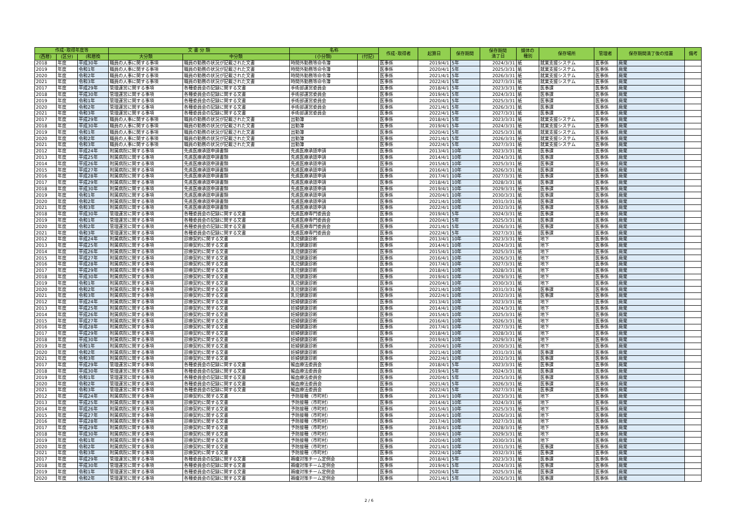| 作成･取得年度等 | | | 文 書 分 類 | | 名称 | | 作成･取得者 | 起算日 | 保存期間 | 保存期間 満了日 | 媒体の 種別 | 保存場所 | 管理者 | 保存期間満了後の措置 | 備考 |
| --- | --- | --- | --- | --- | --- | --- | --- | --- | --- | --- | --- | --- | --- | --- | --- |
| (西暦) | (区分) | (和暦換 | 大分類 | 中分類 | (小分類) | (付記) | | | | | | | | | |
| 2018 | 年度 | 平成30年 | 職員の人事に関する事項 | 職員の勤務の状況が記載された文書 | 時間外勤務等命令簿 | | 医事係 | 2019/4/1 | 5年 | 2024/3/31 | 紙 | 就業支援システム | 医事係 | 廃棄 | |
| 2019 | 年度 | 令和1年 | 職員の人事に関する事項 | 職員の勤務の状況が記載された文書 | 時間外勤務等命令簿 | | 医事係 | 2020/4/1 | 5年 | 2025/3/31 | 紙 | 就業支援システム | 医事係 | 廃棄 | |
| 2020 | 年度 | 令和2年 | 職員の人事に関する事項 | 職員の勤務の状況が記載された文書 | 時間外勤務等命令簿 | | 医事係 | 2021/4/1 | 5年 | 2026/3/31 | 紙 | 就業支援システム | 医事係 | 廃棄 | |
| 2021 | 年度 | 令和3年 | 職員の人事に関する事項 | 職員の勤務の状況が記載された文書 | 時間外勤務等命令簿 | | 医事係 | 2022/4/1 | 5年 | 2027/3/31 | 紙 | 就業支援システム | 医事係 | 廃棄 | |
| 2017 | 年度 | 平成29年 | 管理運営に関する事項 | 各種委員会の記録に関する文書 | 手術部運営委員会 | | 医事係 | 2018/4/1 | 5年 | 2023/3/31 | 紙 | 医事課 | 医事係 | 廃棄 | |
| 2018 | 年度 | 平成30年 | 管理運営に関する事項 | 各種委員会の記録に関する文書 | 手術部運営委員会 | | 医事係 | 2019/4/1 | 5年 | 2024/3/31 | 紙 | 医事課 | 医事係 | 廃棄 | |
| 2019 | 年度 | 令和1年 | 管理運営に関する事項 | 各種委員会の記録に関する文書 | 手術部運営委員会 | | 医事係 | 2020/4/1 | 5年 | 2025/3/31 | 紙 | 医事課 | 医事係 | 廃棄 | |
| 2020 | 年度 | 令和2年 | 管理運営に関する事項 | 各種委員会の記録に関する文書 | 手術部運営委員会 | | 医事係 | 2021/4/1 | 5年 | 2026/3/31 | 紙 | 医事課 | 医事係 | 廃棄 | |
| 2021 | 年度 | 令和3年 | 管理運営に関する事項 | 各種委員会の記録に関する文書 | 手術部運営委員会 | | 医事係 | 2022/4/1 | 5年 | 2027/3/31 | 紙 | 医事課 | 医事係 | 廃棄 | |
| 2017 | 年度 | 平成29年 | 職員の人事に関する事項 | 職員の勤務の状況が記載された文書 | 出勤簿 | | 医事係 | 2018/4/1 | 5年 | 2023/3/31 | 紙 | 就業支援システム | 医事係 | 廃棄 | |
| 2018 | 年度 | 平成30年 | 職員の人事に関する事項 | 職員の勤務の状況が記載された文書 | 出勤簿 | | 医事係 | 2019/4/1 | 5年 | 2024/3/31 | 紙 | 就業支援システム | 医事係 | 廃棄 | |
| 2019 | 年度 | 令和1年 | 職員の人事に関する事項 | 職員の勤務の状況が記載された文書 | 出勤簿 | | 医事係 | 2020/4/1 | 5年 | 2025/3/31 | 紙 | 就業支援システム | 医事係 | 廃棄 | |
| 2020 | 年度 | 令和2年 | 職員の人事に関する事項 | 職員の勤務の状況が記載された文書 | 出勤簿 | | 医事係 | 2021/4/1 | 5年 | 2026/3/31 | 紙 | 就業支援システム | 医事係 | 廃棄 | |
| 2021 | 年度 | 令和3年 | 職員の人事に関する事項 | 職員の勤務の状況が記載された文書 | 出勤簿 | | 医事係 | 2022/4/1 | 5年 | 2027/3/31 | 紙 | 就業支援システム | 医事係 | 廃棄 | |
| 2012 | 年度 | 平成24年 | 附属病院に関する事項 | 先進医療承認申請書類 | 先進医療承認申請 | | 医事係 | 2013/4/1 | 10年 | 2023/3/31 | 紙 | 医事課 | 医事係 | 廃棄 | |
| 2013 | 年度 | 平成25年 | 附属病院に関する事項 | 先進医療承認申請書類 | 先進医療承認申請 | | 医事係 | 2014/4/1 | 10年 | 2024/3/31 | 紙 | 医事課 | 医事係 | 廃棄 | |
| 2014 | 年度 | 平成26年 | 附属病院に関する事項 | 先進医療承認申請書類 | 先進医療承認申請 | | 医事係 | 2015/4/1 | 10年 | 2025/3/31 | 紙 | 医事課 | 医事係 | 廃棄 | |
| 2015 | 年度 | 平成27年 | 附属病院に関する事項 | 先進医療承認申請書類 | 先進医療承認申請 | | 医事係 | 2016/4/1 | 10年 | 2026/3/31 | 紙 | 医事課 | 医事係 | 廃棄 | |
| 2016 | 年度 | 平成28年 | 附属病院に関する事項 | 先進医療承認申請書類 | 先進医療承認申請 | | 医事係 | 2017/4/1 | 10年 | 2027/3/31 | 紙 | 医事課 | 医事係 | 廃棄 | |
| 2017 | 年度 | 平成29年 | 附属病院に関する事項 | 先進医療承認申請書類 | 先進医療承認申請 | | 医事係 | 2018/4/1 | 10年 | 2028/3/31 | 紙 | 医事課 | 医事係 | 廃棄 | |
| 2018 | 年度 | 平成30年 | 附属病院に関する事項 | 先進医療承認申請書類 | 先進医療承認申請 | | 医事係 | 2019/4/1 | 10年 | 2029/3/31 | 紙 | 医事課 | 医事係 | 廃棄 | |
| 2019 | 年度 | 令和1年 | 附属病院に関する事項 | 先進医療承認申請書類 | 先進医療承認申請 | | 医事係 | 2020/4/1 | 10年 | 2030/3/31 | 紙 | 医事課 | 医事係 | 廃棄 | |
| 2020 | 年度 | 令和2年 | 附属病院に関する事項 | 先進医療承認申請書類 | 先進医療承認申請 | | 医事係 | 2021/4/1 | 10年 | 2031/3/31 | 紙 | 医事課 | 医事係 | 廃棄 | |
| 2021 | 年度 | 令和3年 | 附属病院に関する事項 | 先進医療承認申請書類 | 先進医療承認申請 | | 医事係 | 2022/4/1 | 10年 | 2032/3/31 | 紙 | 医事課 | 医事係 | 廃棄 | |
| 2018 | 年度 | 平成30年 | 管理運営に関する事項 | 各種委員会の記録に関する文書 | 先進医療専門委員会 | | 医事係 | 2019/4/1 | 5年 | 2024/3/31 | 紙 | 医事課 | 医事係 | 廃棄 | |
| 2019 | 年度 | 令和1年 | 管理運営に関する事項 | 各種委員会の記録に関する文書 | 先進医療専門委員会 | | 医事係 | 2020/4/1 | 5年 | 2025/3/31 | 紙 | 医事課 | 医事係 | 廃棄 | |
| 2020 | 年度 | 令和2年 | 管理運営に関する事項 | 各種委員会の記録に関する文書 | 先進医療専門委員会 | | 医事係 | 2021/4/1 | 5年 | 2026/3/31 | 紙 | 医事課 | 医事係 | 廃棄 | |
| 2021 | 年度 | 令和3年 | 管理運営に関する事項 | 各種委員会の記録に関する文書 | 先進医療専門委員会 | | 医事係 | 2022/4/1 | 5年 | 2027/3/31 | 紙 | 医事課 | 医事係 | 廃棄 | |
| 2012 | 年度 | 平成24年 | 附属病院に関する事項 | 診療契約に関する文書 | 乳児健康診断 | | 医事係 | 2013/4/1 | 10年 | 2023/3/31 | 紙 | 地下 | 医事係 | 廃棄 | |
| 2013 | 年度 | 平成25年 | 附属病院に関する事項 | 診療契約に関する文書 | 乳児健康診断 | | 医事係 | 2014/4/1 | 10年 | 2024/3/31 | 紙 | 地下 | 医事係 | 廃棄 | |
| 2014 | 年度 | 平成26年 | 附属病院に関する事項 | 診療契約に関する文書 | 乳児健康診断 | | 医事係 | 2015/4/1 | 10年 | 2025/3/31 | 紙 | 地下 | 医事係 | 廃棄 | |
| 2015 | 年度 | 平成27年 | 附属病院に関する事項 | 診療契約に関する文書 | 乳児健康診断 | | 医事係 | 2016/4/1 | 10年 | 2026/3/31 | 紙 | 地下 | 医事係 | 廃棄 | |
| 2016 | 年度 | 平成28年 | 附属病院に関する事項 | 診療契約に関する文書 | 乳児健康診断 | | 医事係 | 2017/4/1 | 10年 | 2027/3/31 | 紙 | 地下 | 医事係 | 廃棄 | |
| 2017 | 年度 | 平成29年 | 附属病院に関する事項 | 診療契約に関する文書 | 乳児健康診断 | | 医事係 | 2018/4/1 | 10年 | 2028/3/31 | 紙 | 地下 | 医事係 | 廃棄 | |
| 2018 | 年度 | 平成30年 | 附属病院に関する事項 | 診療契約に関する文書 | 乳児健康診断 | | 医事係 | 2019/4/1 | 10年 | 2029/3/31 | 紙 | 地下 | 医事係 | 廃棄 | |
| 2019 | 年度 | 令和1年 | 附属病院に関する事項 | 診療契約に関する文書 | 乳児健康診断 | | 医事係 | 2020/4/1 | 10年 | 2030/3/31 | 紙 | 地下 | 医事係 | 廃棄 | |
| 2020 | 年度 | 令和2年 | 附属病院に関する事項 | 診療契約に関する文書 | 乳児健康診断 | | 医事係 | 2021/4/1 | 10年 | 2031/3/31 | 紙 | 医事課 | 医事係 | 廃棄 | |
| 2021 | 年度 | 令和3年 | 附属病院に関する事項 | 診療契約に関する文書 | 乳児健康診断 | | 医事係 | 2022/4/1 | 10年 | 2032/3/31 | 紙 | 医事課 | 医事係 | 廃棄 | |
| 2012 | 年度 | 平成24年 | 附属病院に関する事項 | 診療契約に関する文書 | 妊婦健康診断 | | 医事係 | 2013/4/1 | 10年 | 2023/3/31 | 紙 | 地下 | 医事係 | 廃棄 | |
| 2013 | 年度 | 平成25年 | 附属病院に関する事項 | 診療契約に関する文書 | 妊婦健康診断 | | 医事係 | 2014/4/1 | 10年 | 2024/3/31 | 紙 | 地下 | 医事係 | 廃棄 | |
| 2014 | 年度 | 平成26年 | 附属病院に関する事項 | 診療契約に関する文書 | 妊婦健康診断 | | 医事係 | 2015/4/1 | 10年 | 2025/3/31 | 紙 | 地下 | 医事係 | 廃棄 | |
| 2015 | 年度 | 平成27年 | 附属病院に関する事項 | 診療契約に関する文書 | 妊婦健康診断 | | 医事係 | 2016/4/1 | 10年 | 2026/3/31 | 紙 | 地下 | 医事係 | 廃棄 | |
| 2016 | 年度 | 平成28年 | 附属病院に関する事項 | 診療契約に関する文書 | 妊婦健康診断 | | 医事係 | 2017/4/1 | 10年 | 2027/3/31 | 紙 | 地下 | 医事係 | 廃棄 | |
| 2017 | 年度 | 平成29年 | 附属病院に関する事項 | 診療契約に関する文書 | 妊婦健康診断 | | 医事係 | 2018/4/1 | 10年 | 2028/3/31 | 紙 | 地下 | 医事係 | 廃棄 | |
| 2018 | 年度 | 平成30年 | 附属病院に関する事項 | 診療契約に関する文書 | 妊婦健康診断 | | 医事係 | 2019/4/1 | 10年 | 2029/3/31 | 紙 | 地下 | 医事係 | 廃棄 | |
| 2019 | 年度 | 令和1年 | 附属病院に関する事項 | 診療契約に関する文書 | 妊婦健康診断 | | 医事係 | 2020/4/1 | 10年 | 2030/3/31 | 紙 | 地下 | 医事係 | 廃棄 | |
| 2020 | 年度 | 令和2年 | 附属病院に関する事項 | 診療契約に関する文書 | 妊婦健康診断 | | 医事係 | 2021/4/1 | 10年 | 2031/3/31 | 紙 | 医事課 | 医事係 | 廃棄 | |
| 2021 | 年度 | 令和3年 | 附属病院に関する事項 | 診療契約に関する文書 | 妊婦健康診断 | | 医事係 | 2022/4/1 | 10年 | 2032/3/31 | 紙 | 医事課 | 医事係 | 廃棄 | |
| 2017 | 年度 | 平成29年 | 管理運営に関する事項 | 各種委員会の記録に関する文書 | 輸血療法委員会 | | 医事係 | 2018/4/1 | 5年 | 2023/3/31 | 紙 | 医事課 | 医事係 | 廃棄 | |
| 2018 | 年度 | 平成30年 | 管理運営に関する事項 | 各種委員会の記録に関する文書 | 輸血療法委員会 | | 医事係 | 2019/4/1 | 5年 | 2024/3/31 | 紙 | 医事課 | 医事係 | 廃棄 | |
| 2019 | 年度 | 令和1年 | 管理運営に関する事項 | 各種委員会の記録に関する文書 | 輸血療法委員会 | | 医事係 | 2020/4/1 | 5年 | 2025/3/31 | 紙 | 医事課 | 医事係 | 廃棄 | |
| 2020 | 年度 | 令和2年 | 管理運営に関する事項 | 各種委員会の記録に関する文書 | 輸血療法委員会 | | 医事係 | 2021/4/1 | 5年 | 2026/3/31 | 紙 | 医事課 | 医事係 | 廃棄 | |
| 2021 | 年度 | 令和3年 | 管理運営に関する事項 | 各種委員会の記録に関する文書 | 輸血療法委員会 | | 医事係 | 2022/4/1 | 5年 | 2027/3/31 | 紙 | 医事課 | 医事係 | 廃棄 | |
| 2012 | 年度 | 平成24年 | 附属病院に関する事項 | 診療契約に関する文書 | 予防接種（市町村） | | 医事係 | 2013/4/1 | 10年 | 2023/3/31 | 紙 | 地下 | 医事係 | 廃棄 | |
| 2013 | 年度 | 平成25年 | 附属病院に関する事項 | 診療契約に関する文書 | 予防接種（市町村） | | 医事係 | 2014/4/1 | 10年 | 2024/3/31 | 紙 | 地下 | 医事係 | 廃棄 | |
| 2014 | 年度 | 平成26年 | 附属病院に関する事項 | 診療契約に関する文書 | 予防接種（市町村） | | 医事係 | 2015/4/1 | 10年 | 2025/3/31 | 紙 | 地下 | 医事係 | 廃棄 | |
| 2015 | 年度 | 平成27年 | 附属病院に関する事項 | 診療契約に関する文書 | 予防接種（市町村） | | 医事係 | 2016/4/1 | 10年 | 2026/3/31 | 紙 | 地下 | 医事係 | 廃棄 | |
| 2016 | 年度 | 平成28年 | 附属病院に関する事項 | 診療契約に関する文書 | 予防接種（市町村） | | 医事係 | 2017/4/1 | 10年 | 2027/3/31 | 紙 | 地下 | 医事係 | 廃棄 | |
| 2017 | 年度 | 平成29年 | 附属病院に関する事項 | 診療契約に関する文書 | 予防接種（市町村） | | 医事係 | 2018/4/1 | 10年 | 2028/3/31 | 紙 | 地下 | 医事係 | 廃棄 | |
| 2018 | 年度 | 平成30年 | 附属病院に関する事項 | 診療契約に関する文書 | 予防接種（市町村） | | 医事係 | 2019/4/1 | 10年 | 2029/3/31 | 紙 | 地下 | 医事係 | 廃棄 | |
| 2019 | 年度 | 令和1年 | 附属病院に関する事項 | 診療契約に関する文書 | 予防接種（市町村） | | 医事係 | 2020/4/1 | 10年 | 2030/3/31 | 紙 | 地下 | 医事係 | 廃棄 | |
| 2020 | 年度 | 令和2年 | 附属病院に関する事項 | 診療契約に関する文書 | 予防接種（市町村） | | 医事係 | 2021/4/1 | 10年 | 2031/3/31 | 紙 | 医事課 | 医事係 | 廃棄 | |
| 2021 | 年度 | 令和3年 | 附属病院に関する事項 | 診療契約に関する文書 | 予防接種（市町村） | | 医事係 | 2022/4/1 | 10年 | 2032/3/31 | 紙 | 医事課 | 医事係 | 廃棄 | |
| 2017 | 年度 | 平成29年 | 管理運営に関する事項 | 各種委員会の記録に関する文書 | 褥瘡対策チーム定例会 | | 医事係 | 2018/4/1 | 5年 | 2023/3/31 | 紙 | 医事課 | 医事係 | 廃棄 | |
| 2018 | 年度 | 平成30年 | 管理運営に関する事項 | 各種委員会の記録に関する文書 | 褥瘡対策チーム定例会 | | 医事係 | 2019/4/1 | 5年 | 2024/3/31 | 紙 | 医事課 | 医事係 | 廃棄 | |
| 2019 | 年度 | 令和1年 | 管理運営に関する事項 | 各種委員会の記録に関する文書 | 褥瘡対策チーム定例会 | | 医事係 | 2020/4/1 | 5年 | 2025/3/31 | 紙 | 医事課 | 医事係 | 廃棄 | |
| 2020 | 年度 | 令和2年 | 管理運営に関する事項 | 各種委員会の記録に関する文書 | 褥瘡対策チーム定例会 | | 医事係 | 2021/4/1 | 5年 | 2026/3/31 | 紙 | 医事課 | 医事係 | 廃棄 | |
2 / 6